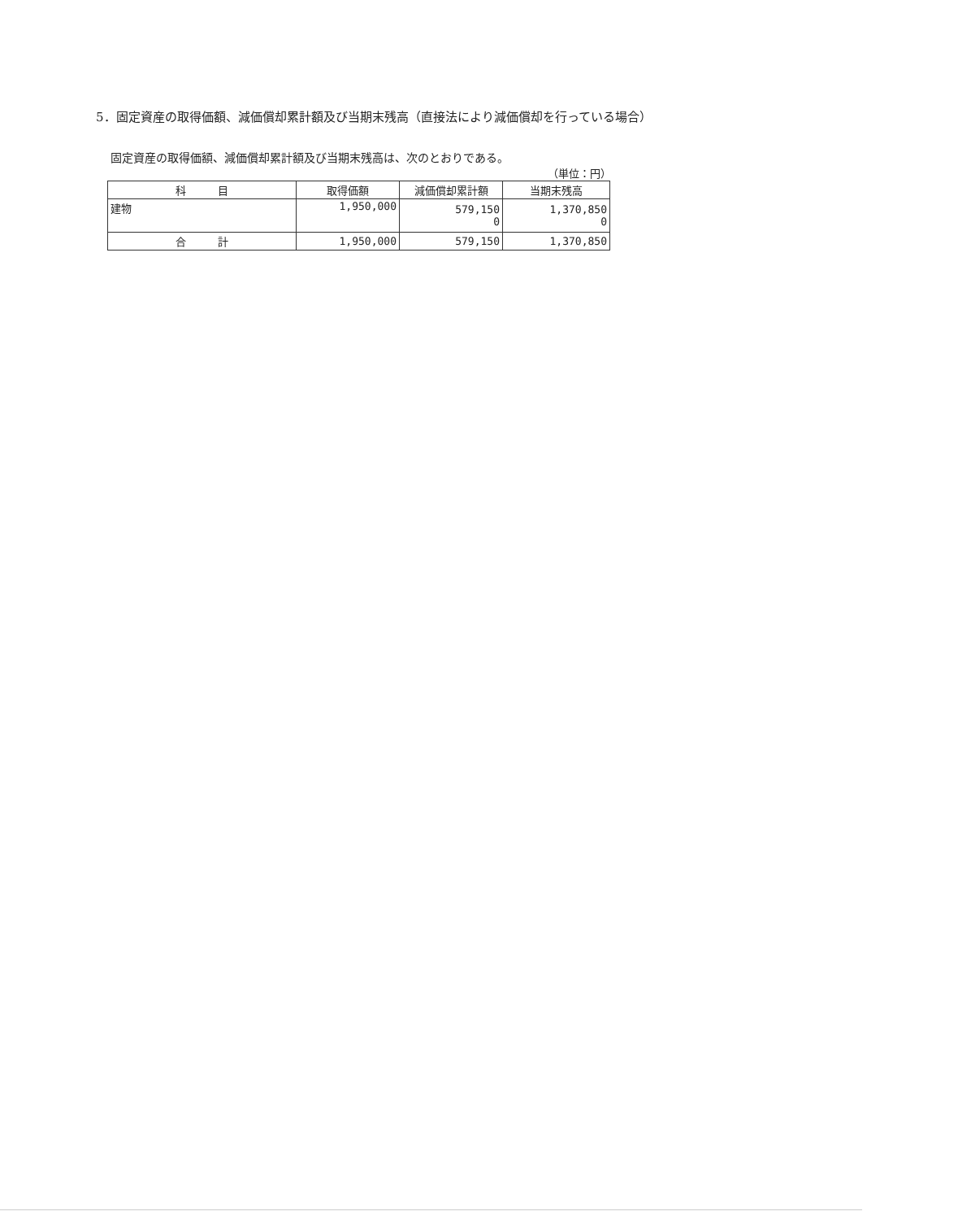5．固定資産の取得価額、減価償却累計額及び当期末残高（直接法により減価償却を行っている場合）
固定資産の取得価額、減価償却累計額及び当期末残高は、次のとおりである。
（単位：円）
| 科 目 | 取得価額 | 減価償却累計額 | 当期末残高 |
| --- | --- | --- | --- |
| 建物 | 1,950,000 | 579,150 0 | 1,370,850 0 |
| 合 計 | 1,950,000 | 579,150 | 1,370,850 |